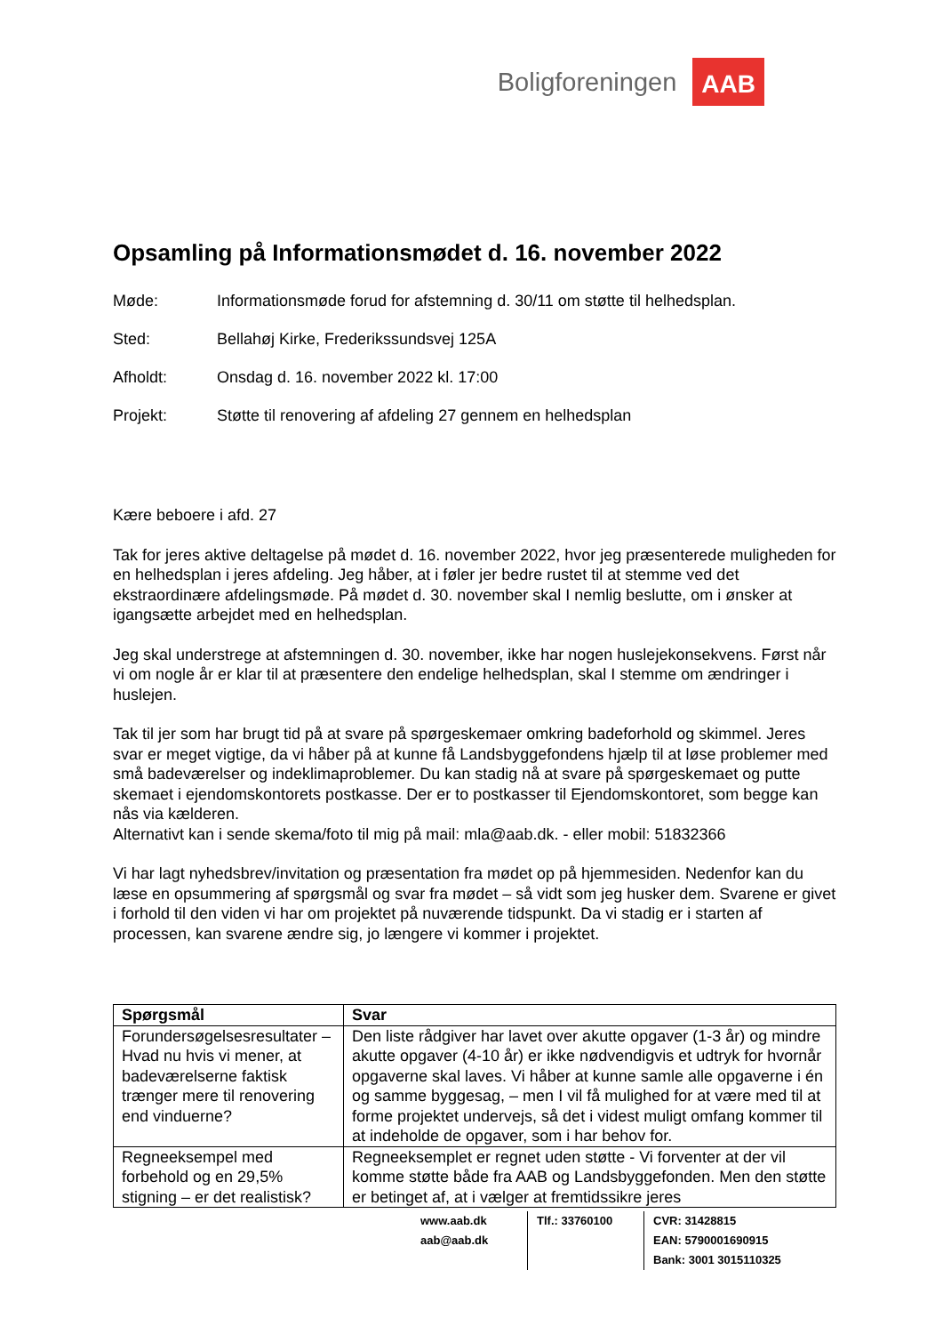Boligforeningen AAB
Opsamling på Informationsmødet d. 16. november 2022
Møde: Informationsmøde forud for afstemning d. 30/11 om støtte til helhedsplan.
Sted: Bellahøj Kirke, Frederikssundsvej 125A
Afholdt: Onsdag d. 16. november 2022 kl. 17:00
Projekt: Støtte til renovering af afdeling 27 gennem en helhedsplan
Kære beboere i afd. 27
Tak for jeres aktive deltagelse på mødet d. 16. november 2022, hvor jeg præsenterede muligheden for en helhedsplan i jeres afdeling. Jeg håber, at i føler jer bedre rustet til at stemme ved det ekstraordinære afdelingsmøde. På mødet d. 30. november skal I nemlig beslutte, om i ønsker at igangsætte arbejdet med en helhedsplan.
Jeg skal understrege at afstemningen d. 30. november, ikke har nogen huslejekonsekvens. Først når vi om nogle år er klar til at præsentere den endelige helhedsplan, skal I stemme om ændringer i huslejen.
Tak til jer som har brugt tid på at svare på spørgeskemaer omkring badeforhold og skimmel. Jeres svar er meget vigtige, da vi håber på at kunne få Landsbyggefondens hjælp til at løse problemer med små badeværelser og indeklimaproblemer. Du kan stadig nå at svare på spørgeskemaet og putte skemaet i ejendomskontorets postkasse. Der er to postkasser til Ejendomskontoret, som begge kan nås via kælderen.
Alternativt kan i sende skema/foto til mig på mail: mla@aab.dk. - eller mobil: 51832366
Vi har lagt nyhedsbrev/invitation og præsentation fra mødet op på hjemmesiden. Nedenfor kan du læse en opsummering af spørgsmål og svar fra mødet – så vidt som jeg husker dem. Svarene er givet i forhold til den viden vi har om projektet på nuværende tidspunkt. Da vi stadig er i starten af processen, kan svarene ændre sig, jo længere vi kommer i projektet.
| Spørgsmål | Svar |
| --- | --- |
| Forundersøgelsesresultater – Hvad nu hvis vi mener, at badeværelserne faktisk trænger mere til renovering end vinduerne? | Den liste rådgiver har lavet over akutte opgaver (1-3 år) og mindre akutte opgaver (4-10 år) er ikke nødvendigvis et udtryk for hvornår opgaverne skal laves. Vi håber at kunne samle alle opgaverne i én og samme byggesag, – men I vil få mulighed for at være med til at forme projektet undervejs, så det i videst muligt omfang kommer til at indeholde de opgaver, som i har behov for. |
| Regneeksempel med forbehold og en 29,5% stigning – er det realistisk? | Regneeksemplet er regnet uden støtte - Vi forventer at der vil komme støtte både fra AAB og Landsbyggefonden. Men den støtte er betinget af, at i vælger at fremtidssikre jeres |
www.aab.dk
aab@aab.dk
Tlf.: 33760100 CVR: 31428815
EAN: 5790001690915
Bank: 3001 3015110325